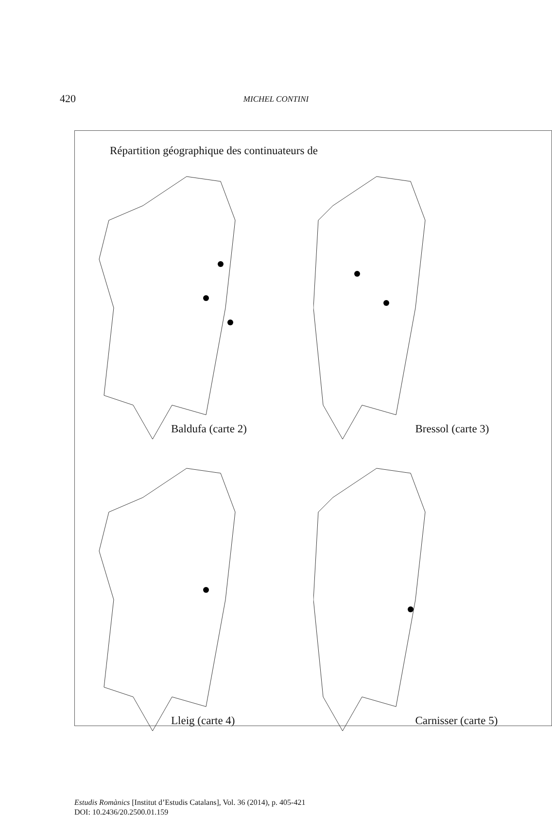420 MICHEL CONTINI
Répartition géographique des continuateurs de
Baldufa (carte 2)
Bressol (carte 3)
Lleig (carte 4)
Carnisser (carte 5)
Estudis Romànics [Institut d’Estudis Catalans], Vol. 36 (2014), p. 405-421
DOI: 10.2436/20.2500.01.159